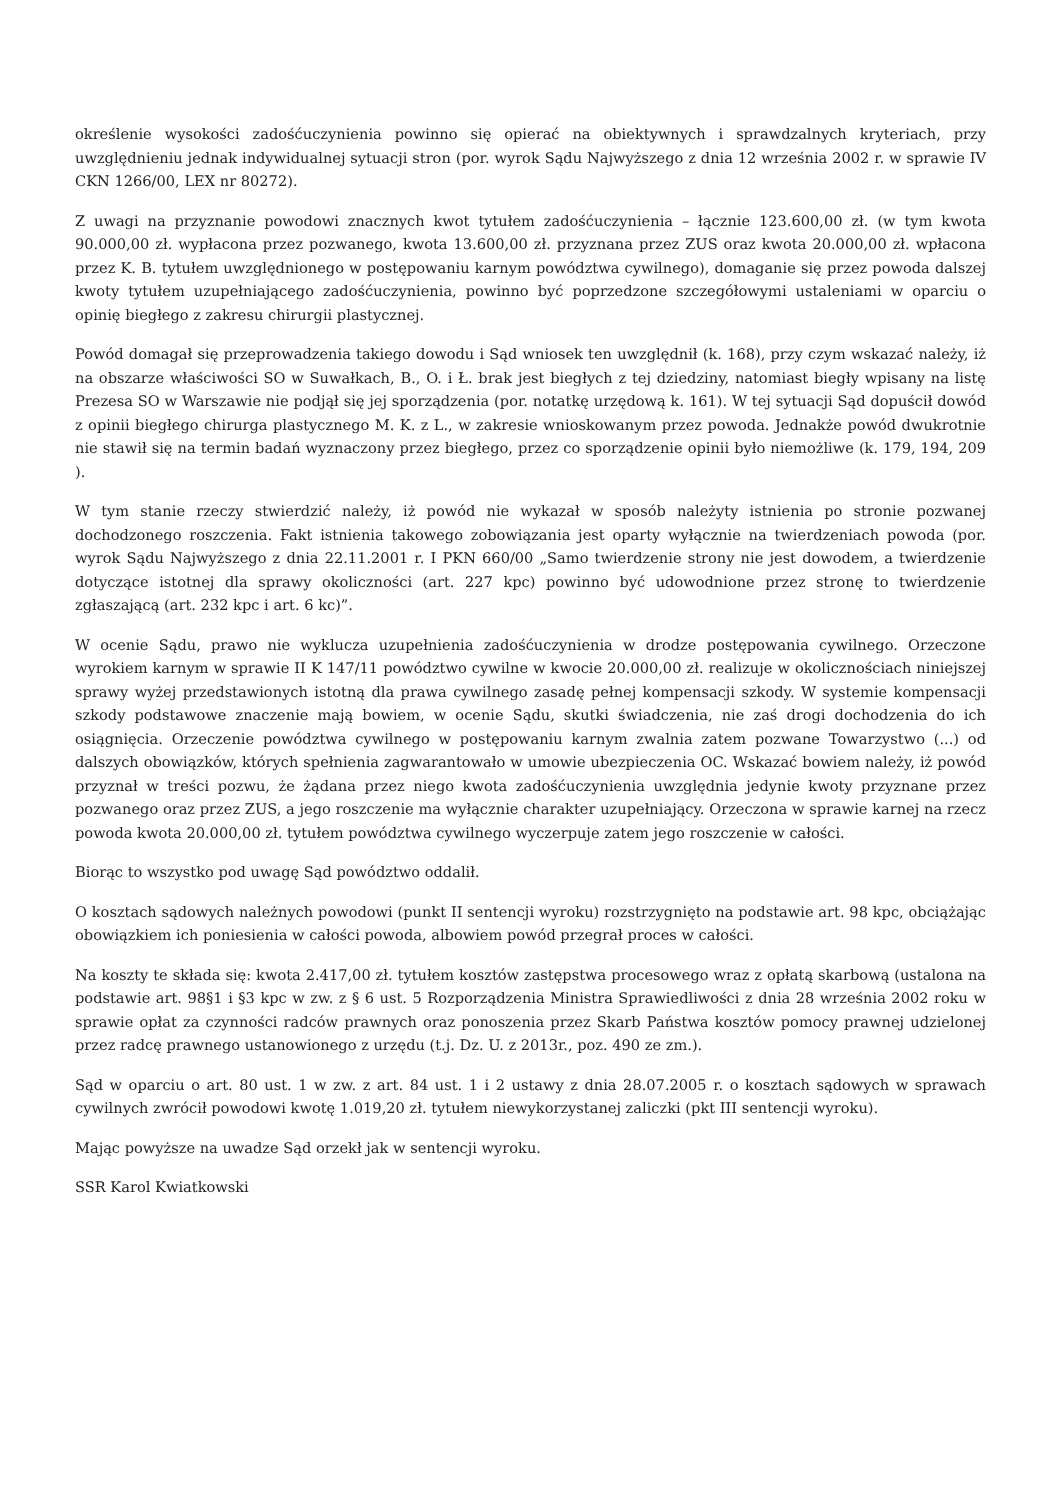określenie wysokości zadośćuczynienia powinno się opierać na obiektywnych i sprawdzalnych kryteriach, przy uwzględnieniu jednak indywidualnej sytuacji stron (por. wyrok Sądu Najwyższego z dnia 12 września 2002 r. w sprawie IV CKN 1266/00, LEX nr 80272).
Z uwagi na przyznanie powodowi znacznych kwot tytułem zadośćuczynienia – łącznie 123.600,00 zł. (w tym kwota 90.000,00 zł. wypłacona przez pozwanego, kwota 13.600,00 zł. przyznana przez ZUS oraz kwota 20.000,00 zł. wpłacona przez K. B. tytułem uwzględnionego w postępowaniu karnym powództwa cywilnego), domaganie się przez powoda dalszej kwoty tytułem uzupełniającego zadośćuczynienia, powinno być poprzedzone szczegółowymi ustaleniami w oparciu o opinię biegłego z zakresu chirurgii plastycznej.
Powód domagał się przeprowadzenia takiego dowodu i Sąd wniosek ten uwzględnił (k. 168), przy czym wskazać należy, iż na obszarze właściwości SO w Suwałkach, B., O. i Ł. brak jest biegłych z tej dziedziny, natomiast biegły wpisany na listę Prezesa SO w Warszawie nie podjął się jej sporządzenia (por. notatkę urzędową k. 161). W tej sytuacji Sąd dopuścił dowód z opinii biegłego chirurga plastycznego M. K. z L., w zakresie wnioskowanym przez powoda. Jednakże powód dwukrotnie nie stawił się na termin badań wyznaczony przez biegłego, przez co sporządzenie opinii było niemożliwe (k. 179, 194, 209 ).
W tym stanie rzeczy stwierdzić należy, iż powód nie wykazał w sposób należyty istnienia po stronie pozwanej dochodzonego roszczenia. Fakt istnienia takowego zobowiązania jest oparty wyłącznie na twierdzeniach powoda (por. wyrok Sądu Najwyższego z dnia 22.11.2001 r. I PKN 660/00 „Samo twierdzenie strony nie jest dowodem, a twierdzenie dotyczące istotnej dla sprawy okoliczności (art. 227 kpc) powinno być udowodnione przez stronę to twierdzenie zgłaszającą (art. 232 kpc i art. 6 kc)”.
W ocenie Sądu, prawo nie wyklucza uzupełnienia zadośćuczynienia w drodze postępowania cywilnego. Orzeczone wyrokiem karnym w sprawie II K 147/11 powództwo cywilne w kwocie 20.000,00 zł. realizuje w okolicznościach niniejszej sprawy wyżej przedstawionych istotną dla prawa cywilnego zasadę pełnej kompensacji szkody. W systemie kompensacji szkody podstawowe znaczenie mają bowiem, w ocenie Sądu, skutki świadczenia, nie zaś drogi dochodzenia do ich osiągnięcia. Orzeczenie powództwa cywilnego w postępowaniu karnym zwalnia zatem pozwane Towarzystwo (...) od dalszych obowiązków, których spełnienia zagwarantowało w umowie ubezpieczenia OC. Wskazać bowiem należy, iż powód przyznał w treści pozwu, że żądana przez niego kwota zadośćuczynienia uwzględnia jedynie kwoty przyznane przez pozwanego oraz przez ZUS, a jego roszczenie ma wyłącznie charakter uzupełniający. Orzeczona w sprawie karnej na rzecz powoda kwota 20.000,00 zł. tytułem powództwa cywilnego wyczerpuje zatem jego roszczenie w całości.
Biorąc to wszystko pod uwagę Sąd powództwo oddalił.
O kosztach sądowych należnych powodowi (punkt II sentencji wyroku) rozstrzygnięto na podstawie art. 98 kpc, obciążając obowiązkiem ich poniesienia w całości powoda, albowiem powód przegrał proces w całości.
Na koszty te składa się: kwota 2.417,00 zł. tytułem kosztów zastępstwa procesowego wraz z opłatą skarbową (ustalona na podstawie art. 98§1 i §3 kpc w zw. z § 6 ust. 5 Rozporządzenia Ministra Sprawiedliwości z dnia 28 września 2002 roku w sprawie opłat za czynności radców prawnych oraz ponoszenia przez Skarb Państwa kosztów pomocy prawnej udzielonej przez radcę prawnego ustanowionego z urzędu (t.j. Dz. U. z 2013r., poz. 490 ze zm.).
Sąd w oparciu o art. 80 ust. 1 w zw. z art. 84 ust. 1 i 2 ustawy z dnia 28.07.2005 r. o kosztach sądowych w sprawach cywilnych zwrócił powodowi kwotę 1.019,20 zł. tytułem niewykorzystanej zaliczki (pkt III sentencji wyroku).
Mając powyższe na uwadze Sąd orzekł jak w sentencji wyroku.
SSR Karol Kwiatkowski